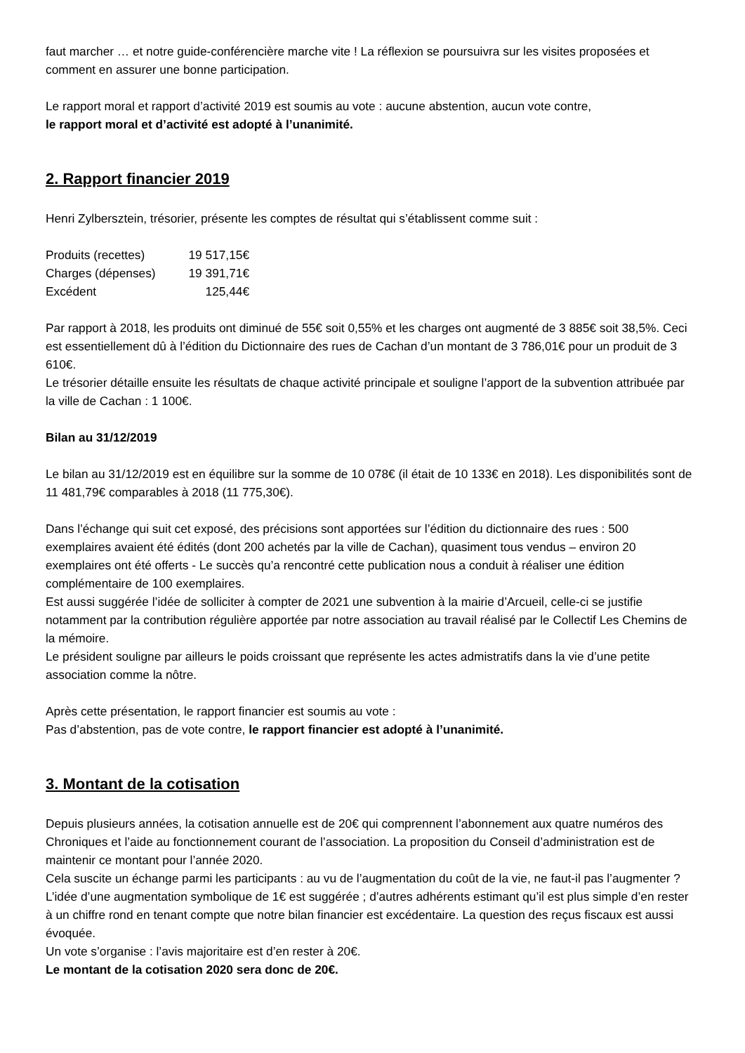faut marcher … et notre guide-conférencière marche vite ! La réflexion se poursuivra sur les visites proposées et comment en assurer une bonne participation.
Le rapport moral et rapport d’activité 2019 est soumis au vote : aucune abstention, aucun vote contre,
le rapport moral et d’activité est adopté à l’unanimité.
2. Rapport financier 2019
Henri Zylbersztein, trésorier, présente les comptes de résultat qui s’établissent comme suit :
Produits (recettes) 19 517,15€ Charges (dépenses) 19 391,71€ Excédent 125,44€
Par rapport à 2018, les produits ont diminué de 55€ soit 0,55% et les charges ont augmenté de 3 885€ soit 38,5%. Ceci est essentiellement dû à l’édition du Dictionnaire des rues de Cachan d’un montant de 3 786,01€ pour un produit de 3 610€.
Le trésorier détaille ensuite les résultats de chaque activité principale et souligne l’apport de la subvention attribuée par la ville de Cachan : 1 100€.
Bilan au 31/12/2019
Le bilan au 31/12/2019 est en équilibre sur la somme de 10 078€ (il était de 10 133€ en 2018). Les disponibilités sont de 11 481,79€ comparables à 2018 (11 775,30€).
Dans l’échange qui suit cet exposé, des précisions sont apportées sur l’édition du dictionnaire des rues : 500 exemplaires avaient été édités (dont 200 achetés par la ville de Cachan), quasiment tous vendus – environ 20 exemplaires ont été offerts - Le succès qu’a rencontré cette publication nous a conduit à réaliser une édition complémentaire de 100 exemplaires.
Est aussi suggérée l’idée de solliciter à compter de 2021 une subvention à la mairie d’Arcueil, celle-ci se justifie notamment par la contribution régulière apportée par notre association au travail réalisé par le Collectif Les Chemins de la mémoire.
Le président souligne par ailleurs le poids croissant que représente les actes admistratifs dans la vie d’une petite association comme la nôtre.
Après cette présentation, le rapport financier est soumis au vote :
Pas d’abstention, pas de vote contre, le rapport financier est adopté à l’unanimité.
3. Montant de la cotisation
Depuis plusieurs années, la cotisation annuelle est de 20€ qui comprennent l’abonnement aux quatre numéros des Chroniques et l’aide au fonctionnement courant de l’association. La proposition du Conseil d’administration est de maintenir ce montant pour l’année 2020.
Cela suscite un échange parmi les participants : au vu de l’augmentation du coût de la vie, ne faut-il pas l’augmenter ? L’idée d’une augmentation symbolique de 1€ est suggérée ; d’autres adhérents estimant qu’il est plus simple d’en rester à un chiffre rond en tenant compte que notre bilan financier est excédentaire. La question des reçus fiscaux est aussi évoquée.
Un vote s’organise : l’avis majoritaire est d’en rester à 20€.
Le montant de la cotisation 2020 sera donc de 20€.